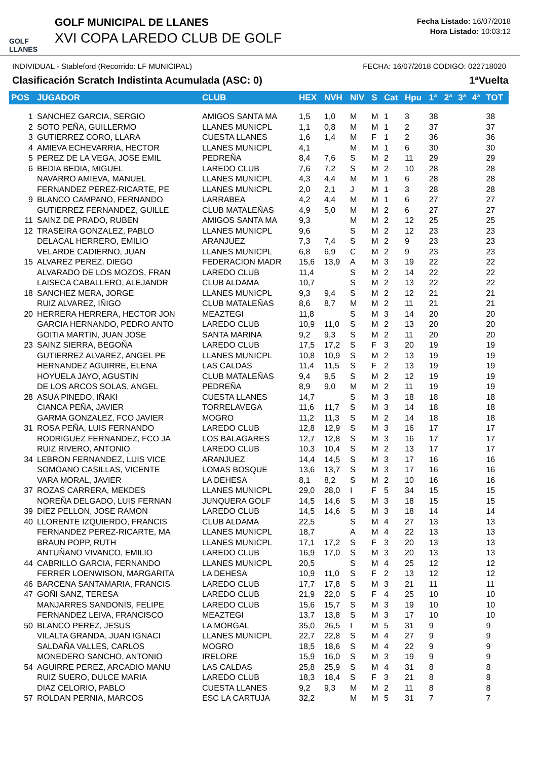GOLF LLANES
GOLF MUNICIPAL DE LLANES
XVI COPA LAREDO CLUB DE GOLF
Fecha Listado: 16/07/2018
Hora Listado: 10:03:12
INDIVIDUAL - Stableford (Recorrido: LF MUNICIPAL) FECHA: 16/07/2018 CODIGO: 022718020
Clasificación Scratch Indistinta Acumulada (ASC: 0) 1ªVuelta
| POS | JUGADOR | CLUB | HEX | NVH | NIV | S | Cat | Hpu | 1ª | 2ª | 3ª | 4ª | TOT |
| --- | --- | --- | --- | --- | --- | --- | --- | --- | --- | --- | --- | --- | --- |
| 1 | SANCHEZ GARCIA, SERGIO | AMIGOS SANTA MA | 1,5 | 1,0 | M | M | 1 | 3 | 38 | | | | 38 |
| 2 | SOTO PEÑA, GUILLERMO | LLANES MUNICPL | 1,1 | 0,8 | M | M | 1 | 2 | 37 | | | | 37 |
| 3 | GUTIERREZ CORO, LLARA | CUESTA LLANES | 1,6 | 1,4 | M | F | 1 | 2 | 36 | | | | 36 |
| 4 | AMIEVA ECHEVARRIA, HECTOR | LLANES MUNICPL | 4,1 | | M | M | 1 | 6 | 30 | | | | 30 |
| 5 | PEREZ DE LA VEGA, JOSE EMIL | PEDREÑA | 8,4 | 7,6 | S | M | 2 | 11 | 29 | | | | 29 |
| 6 | BEDIA BEDIA, MIGUEL | LAREDO CLUB | 7,6 | 7,2 | S | M | 2 | 10 | 28 | | | | 28 |
| | NAVARRO AMIEVA, MANUEL | LLANES MUNICPL | 4,3 | 4,4 | M | M | 1 | 6 | 28 | | | | 28 |
| | FERNANDEZ PEREZ-RICARTE, PE | LLANES MUNICPL | 2,0 | 2,1 | J | M | 1 | 3 | 28 | | | | 28 |
| 9 | BLANCO CAMPANO, FERNANDO | LARRABEA | 4,2 | 4,4 | M | M | 1 | 6 | 27 | | | | 27 |
| | GUTIERREZ FERNANDEZ, GUILLE | CLUB MATALEÑAS | 4,9 | 5,0 | M | M | 2 | 6 | 27 | | | | 27 |
| 11 | SAINZ DE PRADO, RUBEN | AMIGOS SANTA MA | 9,3 | | M | M | 2 | 12 | 25 | | | | 25 |
| 12 | TRASEIRA GONZALEZ, PABLO | LLANES MUNICPL | 9,6 | | S | M | 2 | 12 | 23 | | | | 23 |
| | DELACAL HERRERO, EMILIO | ARANJUEZ | 7,3 | 7,4 | S | M | 2 | 9 | 23 | | | | 23 |
| | VELARDE CADIERNO, JUAN | LLANES MUNICPL | 6,8 | 6,9 | C | M | 2 | 9 | 23 | | | | 23 |
| 15 | ALVAREZ PEREZ, DIEGO | FEDERACION MADR | 15,6 | 13,9 | A | M | 3 | 19 | 22 | | | | 22 |
| | ALVARADO DE LOS MOZOS, FRAN | LAREDO CLUB | 11,4 | | S | M | 2 | 14 | 22 | | | | 22 |
| | LAISECA CABALLERO, ALEJANDR | CLUB ALDAMA | 10,7 | | S | M | 2 | 13 | 22 | | | | 22 |
| 18 | SANCHEZ MERA, JORGE | LLANES MUNICPL | 9,3 | 9,4 | S | M | 2 | 12 | 21 | | | | 21 |
| | RUIZ ALVAREZ, IÑIGO | CLUB MATALEÑAS | 8,6 | 8,7 | M | M | 2 | 11 | 21 | | | | 21 |
| 20 | HERRERA HERRERA, HECTOR JON | MEAZTEGI | 11,8 | | S | M | 3 | 14 | 20 | | | | 20 |
| | GARCIA HERNANDO, PEDRO ANTO | LAREDO CLUB | 10,9 | 11,0 | S | M | 2 | 13 | 20 | | | | 20 |
| | GOITIA MARTIN, JUAN JOSE | SANTA MARINA | 9,2 | 9,3 | S | M | 2 | 11 | 20 | | | | 20 |
| 23 | SAINZ SIERRA, BEGOÑA | LAREDO CLUB | 17,5 | 17,2 | S | F | 3 | 20 | 19 | | | | 19 |
| | GUTIERREZ ALVAREZ, ANGEL PE | LLANES MUNICPL | 10,8 | 10,9 | S | M | 2 | 13 | 19 | | | | 19 |
| | HERNANDEZ AGUIRRE, ELENA | LAS CALDAS | 11,4 | 11,5 | S | F | 2 | 13 | 19 | | | | 19 |
| | HOYUELA JAYO, AGUSTIN | CLUB MATALEÑAS | 9,4 | 9,5 | S | M | 2 | 12 | 19 | | | | 19 |
| | DE LOS ARCOS SOLAS, ANGEL | PEDREÑA | 8,9 | 9,0 | M | M | 2 | 11 | 19 | | | | 19 |
| 28 | ASUA PINEDO, IÑAKI | CUESTA LLANES | 14,7 | | S | M | 3 | 18 | 18 | | | | 18 |
| | CIANCA PEÑA, JAVIER | TORRELAVEGA | 11,6 | 11,7 | S | M | 3 | 14 | 18 | | | | 18 |
| | GARMA GONZALEZ, FCO JAVIER | MOGRO | 11,2 | 11,3 | S | M | 2 | 14 | 18 | | | | 18 |
| 31 | ROSA PEÑA, LUIS FERNANDO | LAREDO CLUB | 12,8 | 12,9 | S | M | 3 | 16 | 17 | | | | 17 |
| | RODRIGUEZ FERNANDEZ, FCO JA | LOS BALAGARES | 12,7 | 12,8 | S | M | 3 | 16 | 17 | | | | 17 |
| | RUIZ RIVERO, ANTONIO | LAREDO CLUB | 10,3 | 10,4 | S | M | 2 | 13 | 17 | | | | 17 |
| 34 | LEBRON FERNANDEZ, LUIS VICE | ARANJUEZ | 14,4 | 14,5 | S | M | 3 | 17 | 16 | | | | 16 |
| | SOMOANO CASILLAS, VICENTE | LOMAS BOSQUE | 13,6 | 13,7 | S | M | 3 | 17 | 16 | | | | 16 |
| | VARA MORAL, JAVIER | LA DEHESA | 8,1 | 8,2 | S | M | 2 | 10 | 16 | | | | 16 |
| 37 | ROZAS CARRERA, MEKDES | LLANES MUNICPL | 29,0 | 28,0 | I | F | 5 | 34 | 15 | | | | 15 |
| | NOREÑA DELGADO, LUIS FERNAN | JUNQUERA GOLF | 14,5 | 14,6 | S | M | 3 | 18 | 15 | | | | 15 |
| 39 | DIEZ PELLON, JOSE RAMON | LAREDO CLUB | 14,5 | 14,6 | S | M | 3 | 18 | 14 | | | | 14 |
| 40 | LLORENTE IZQUIERDO, FRANCIS | CLUB ALDAMA | 22,5 | | S | M | 4 | 27 | 13 | | | | 13 |
| | FERNANDEZ PEREZ-RICARTE, MA | LLANES MUNICPL | 18,7 | | A | M | 4 | 22 | 13 | | | | 13 |
| | BRAUN POPP, RUTH | LLANES MUNICPL | 17,1 | 17,2 | S | F | 3 | 20 | 13 | | | | 13 |
| | ANTUÑANO VIVANCO, EMILIO | LAREDO CLUB | 16,9 | 17,0 | S | M | 3 | 20 | 13 | | | | 13 |
| 44 | CABRILLO GARCIA, FERNANDO | LLANES MUNICPL | 20,5 | | S | M | 4 | 25 | 12 | | | | 12 |
| | FERRER LOENWISON, MARGARITA | LA DEHESA | 10,9 | 11,0 | S | F | 2 | 13 | 12 | | | | 12 |
| 46 | BARCENA SANTAMARIA, FRANCIS | LAREDO CLUB | 17,7 | 17,8 | S | M | 3 | 21 | 11 | | | | 11 |
| 47 | GOÑI SANZ, TERESA | LAREDO CLUB | 21,9 | 22,0 | S | F | 4 | 25 | 10 | | | | 10 |
| | MANJARRES SANDONIS, FELIPE | LAREDO CLUB | 15,6 | 15,7 | S | M | 3 | 19 | 10 | | | | 10 |
| | FERNANDEZ LEIVA, FRANCISCO | MEAZTEGI | 13,7 | 13,8 | S | M | 3 | 17 | 10 | | | | 10 |
| 50 | BLANCO PEREZ, JESUS | LA MORGAL | 35,0 | 26,5 | I | M | 5 | 31 | 9 | | | | 9 |
| | VILALTA GRANDA, JUAN IGNACI | LLANES MUNICPL | 22,7 | 22,8 | S | M | 4 | 27 | 9 | | | | 9 |
| | SALDAÑA VALLES, CARLOS | MOGRO | 18,5 | 18,6 | S | M | 4 | 22 | 9 | | | | 9 |
| | MONEDERO SANCHO, ANTONIO | IRELORE | 15,9 | 16,0 | S | M | 3 | 19 | 9 | | | | 9 |
| 54 | AGUIRRE PEREZ, ARCADIO MANU | LAS CALDAS | 25,8 | 25,9 | S | M | 4 | 31 | 8 | | | | 8 |
| | RUIZ SUERO, DULCE MARIA | LAREDO CLUB | 18,3 | 18,4 | S | F | 3 | 21 | 8 | | | | 8 |
| | DIAZ CELORIO, PABLO | CUESTA LLANES | 9,2 | 9,3 | M | M | 2 | 11 | 8 | | | | 8 |
| 57 | ROLDAN PERNIA, MARCOS | ESC LA CARTUJA | 32,2 | | M | M | 5 | 31 | 7 | | | | 7 |